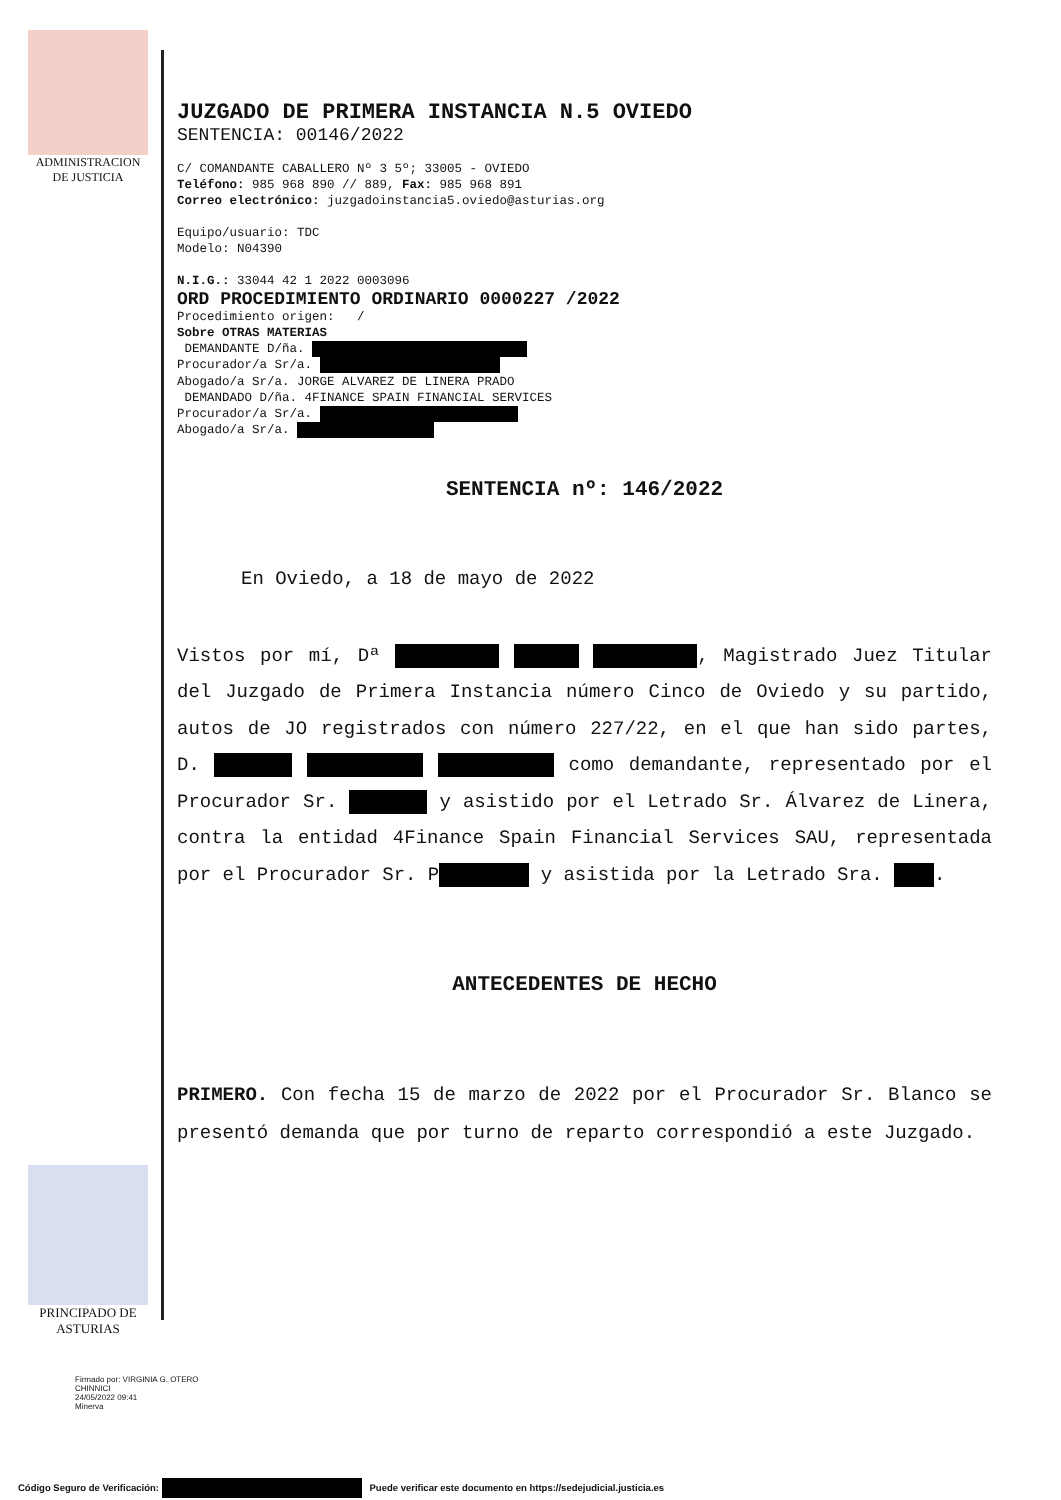ADMINISTRACION DE JUSTICIA
JUZGADO DE PRIMERA INSTANCIA N.5 OVIEDO
SENTENCIA: 00146/2022
C/ COMANDANTE CABALLERO Nº 3 5º; 33005 - OVIEDO
Teléfono: 985 968 890 // 889, Fax: 985 968 891
Correo electrónico: juzgadoinstancia5.oviedo@asturias.org
Equipo/usuario: TDC
Modelo: N04390
N.I.G.: 33044 42 1 2022 0003096
ORD PROCEDIMIENTO ORDINARIO 0000227 /2022
Procedimiento origen: /
Sobre OTRAS MATERIAS
DEMANDANTE D/ña.
Procurador/a Sr/a.
Abogado/a Sr/a. JORGE ALVAREZ DE LINERA PRADO
DEMANDADO D/ña. 4FINANCE SPAIN FINANCIAL SERVICES
Procurador/a Sr/a.
Abogado/a Sr/a.
SENTENCIA nº: 146/2022
En Oviedo, a 18 de mayo de 2022
Vistos por mí, Dª , Magistrado Juez Titular del Juzgado de Primera Instancia número Cinco de Oviedo y su partido, autos de JO registrados con número 227/22, en el que han sido partes, D. como demandante, representado por el Procurador Sr. y asistido por el Letrado Sr. Álvarez de Linera, contra la entidad 4Finance Spain Financial Services SAU, representada por el Procurador Sr. P y asistida por la Letrado Sra. .
ANTECEDENTES DE HECHO
PRIMERO. Con fecha 15 de marzo de 2022 por el Procurador Sr. Blanco se presentó demanda que por turno de reparto correspondió a este Juzgado.
PRINCIPADO DE ASTURIAS
Firmado por: VIRGINIA G. OTERO
CHINNICI
24/05/2022 09:41
Minerva
Código Seguro de Verificación: Puede verificar este documento en https://sedejudicial.justicia.es